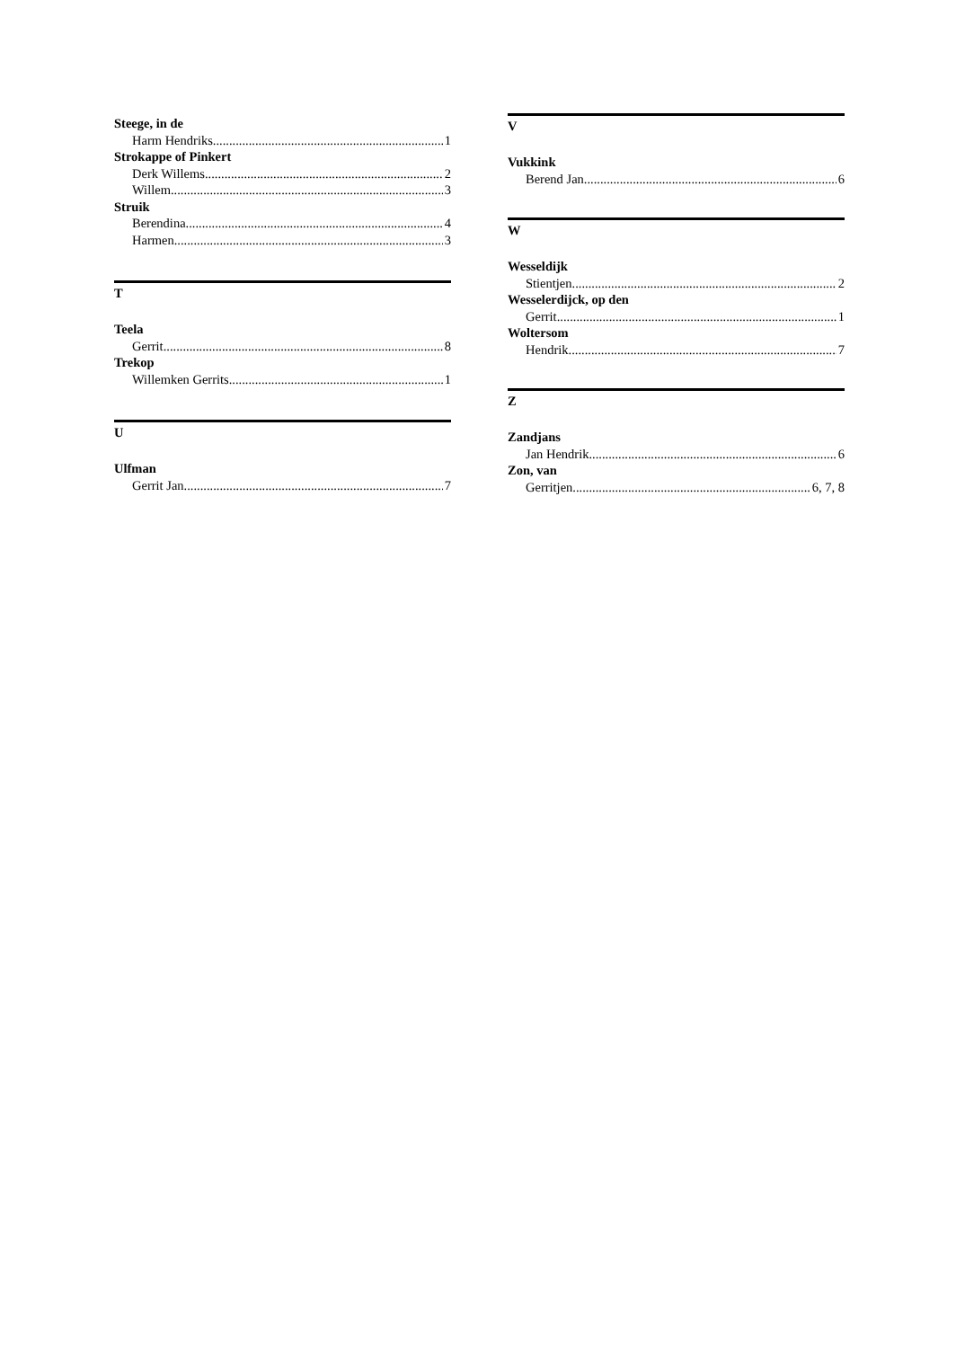Steege, in de
Harm Hendriks 1
Strokappe of Pinkert
Derk Willems 2
Willem 3
Struik
Berendina 4
Harmen 3
T
Teela
Gerrit 8
Trekop
Willemken Gerrits 1
U
Ulfman
Gerrit Jan 7
V
Vukkink
Berend Jan 6
W
Wesseldijk
Stientjen 2
Wesselerdijck, op den
Gerrit 1
Woltersom
Hendrik 7
Z
Zandjans
Jan Hendrik 6
Zon, van
Gerritjen 6, 7, 8